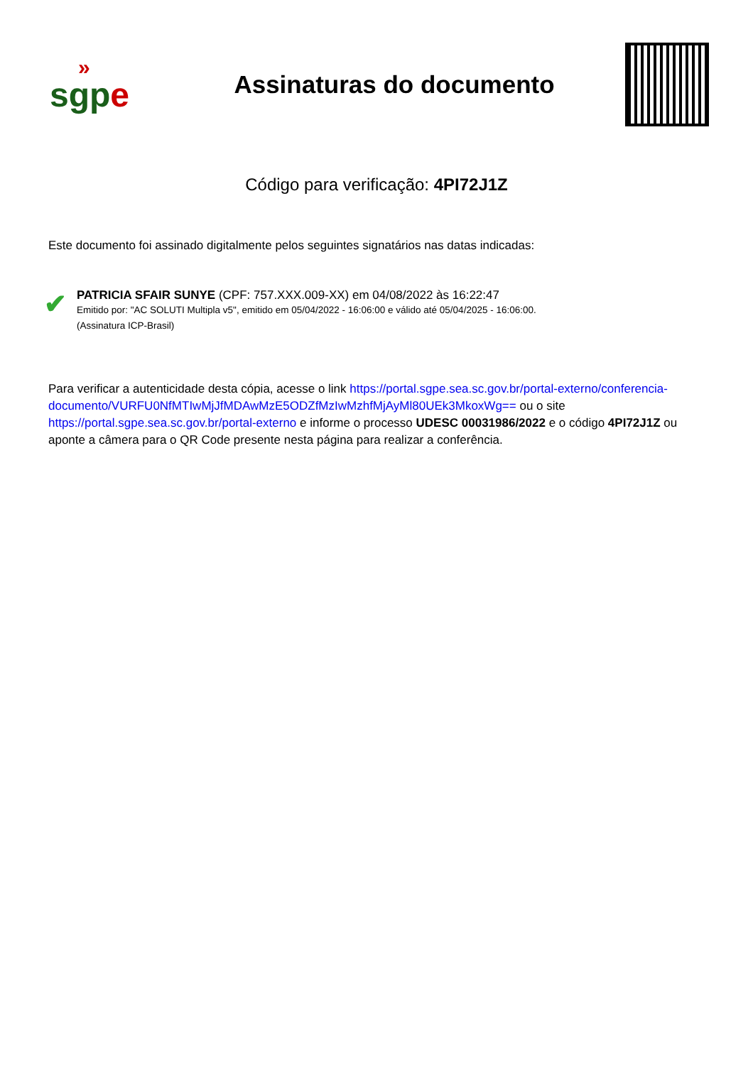»
sgpe
Assinaturas do documento
Código para verificação: 4PI72J1Z
Este documento foi assinado digitalmente pelos seguintes signatários nas datas indicadas:
✔
PATRICIA SFAIR SUNYE (CPF: 757.XXX.009-XX) em 04/08/2022 às 16:22:47
Emitido por: "AC SOLUTI Multipla v5", emitido em 05/04/2022 - 16:06:00 e válido até 05/04/2025 - 16:06:00.
(Assinatura ICP-Brasil)
Para verificar a autenticidade desta cópia, acesse o link https://portal.sgpe.sea.sc.gov.br/portal-externo/conferencia-documento/VURFU0NfMTIwMjJfMDAwMzE5ODZfMzIwMzhfMjAyMl80UEk3MkoxWg== ou o site https://portal.sgpe.sea.sc.gov.br/portal-externo e informe o processo UDESC 00031986/2022 e o código 4PI72J1Z ou aponte a câmera para o QR Code presente nesta página para realizar a conferência.